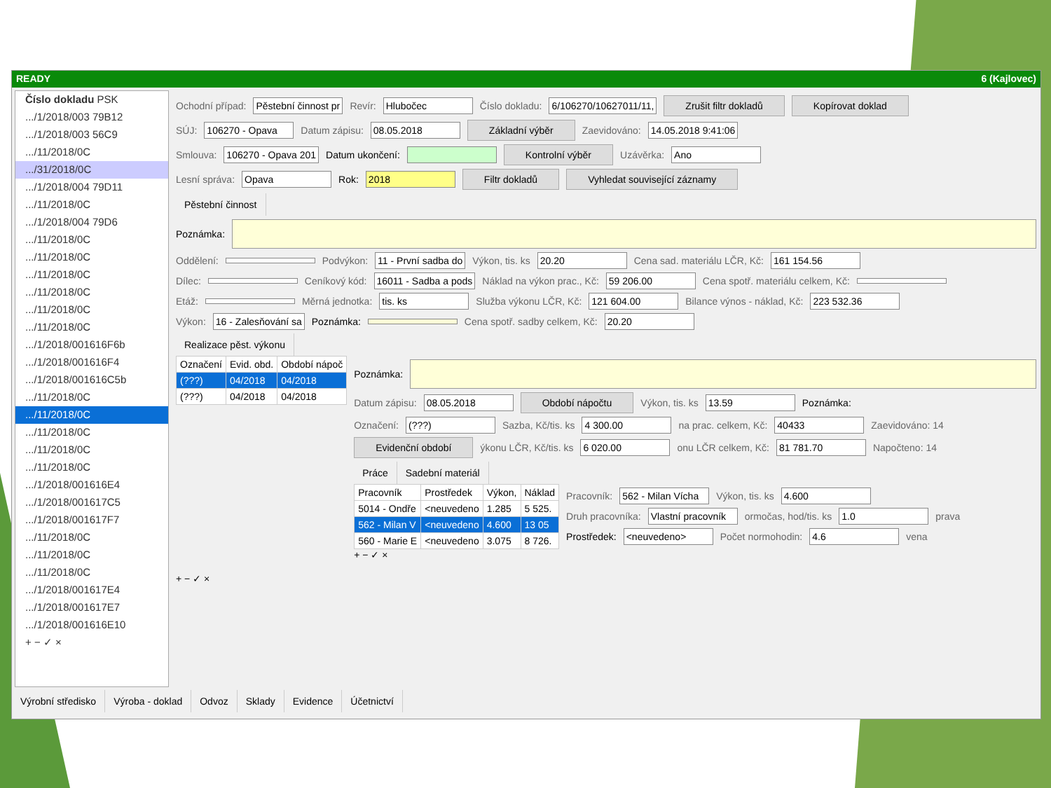READY 6 (Kajlovec)
Číslo dokladu PSK
.../1/2018/003 79B12
.../1/2018/003 56C9
.../11/2018/0C
.../31/2018/0C
.../1/2018/004 79D11
.../11/2018/0C
.../1/2018/004 79D6
.../11/2018/0C
.../11/2018/0C
.../11/2018/0C
.../11/2018/0C
.../11/2018/0C
.../11/2018/0C
.../1/2018/001616F6b
.../1/2018/001616F4
.../1/2018/001616C5b
.../11/2018/0C
.../11/2018/0C
.../11/2018/0C
.../11/2018/0C
.../11/2018/0C
.../1/2018/001616E4
.../1/2018/001617C5
.../1/2018/001617F7
.../11/2018/0C
.../11/2018/0C
.../11/2018/0C
.../1/2018/001617E4
.../1/2018/001617E7
.../1/2018/001616E10
+ − ✓ ×
Ochodní případ: Pěstební činnost pr Revír: Hlubočec Číslo dokladu: 6/106270/10627011/11, Zrušit filtr dokladů Kopírovat doklad
SÚJ: 106270 - Opava Datum zápisu: 08.05.2018 Základní výběr Zaevidováno: 14.05.2018 9:41:06
Smlouva: 106270 - Opava 201 Datum ukončení: Kontrolní výběr Uzávěrka: Ano
Lesní správa: Opava Rok: 2018 Filtr dokladů Vyhledat související záznamy
Pěstební činnost
Poznámka:
Oddělení: Podvýkon: 11 - První sadba do Výkon, tis. ks 20.20 Cena sad. materiálu LČR, Kč: 161 154.56
Dílec: Ceníkový kód: 16011 - Sadba a pods Náklad na výkon prac., Kč: 59 206.00 Cena spotř. materiálu celkem, Kč:
Etáž: Měrná jednotka: tis. ks Služba výkonu LČR, Kč: 121 604.00 Bilance výnos - náklad, Kč: 223 532.36
Výkon: 16 - Zalesňování sa Poznámka: Cena spotř. sadby celkem, Kč: 20.20
Realizace pěst. výkonu
| Označení | Evid. obd. | Období nápoč |
| --- | --- | --- |
| (???) | 04/2018 | 04/2018 |
| (???) | 04/2018 | 04/2018 |
+ − ✓ ×
Poznámka:
Datum zápisu: 08.05.2018 Období nápočtu Výkon, tis. ks 13.59 Poznámka:
Označení: (???) Sazba, Kč/tis. ks 4 300.00 na prac. celkem, Kč: 40433 Zaevidováno: 14
Evidenční období ýkonu LČR, Kč/tis. ks 6 020.00 onu LČR celkem, Kč: 81 781.70 Napočteno: 14
Práce Sadební materiál
| Pracovník | Prostředek | Výkon, | Náklad |
| --- | --- | --- | --- |
| 5014 - Ondře | <neuvedeno | 1.285 | 5 525. |
| 562 - Milan V | <neuvedeno | 4.600 | 13 05 |
| 560 - Marie E | <neuvedeno | 3.075 | 8 726. |
Pracovník: 562 - Milan Vícha Výkon, tis. ks 4.600
Druh pracovníka: Vlastní pracovník ormočas, hod/tis. ks 1.0 prava
Prostředek: <neuvedeno> Počet normohodin: 4.6 vena
+ − ✓ ×
Výrobní středisko Výroba - doklad Odvoz Sklady Evidence Účetnictví